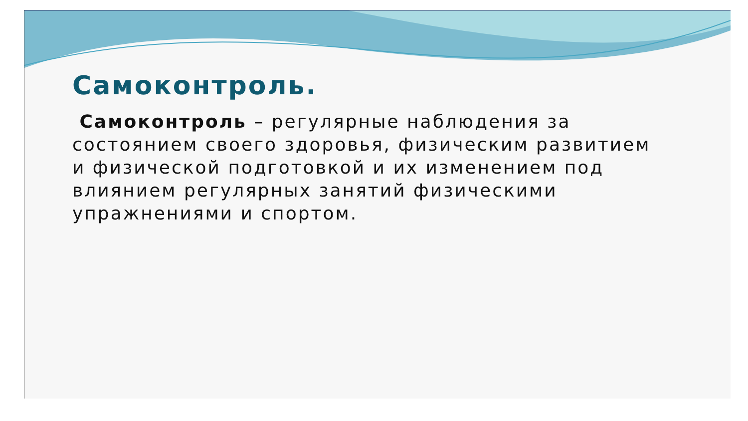Самоконтроль.
Самоконтроль – регулярные наблюдения за состоянием своего здоровья, физическим развитием и физической подготовкой и их изменением под влиянием регулярных занятий физическими упражнениями и спортом.